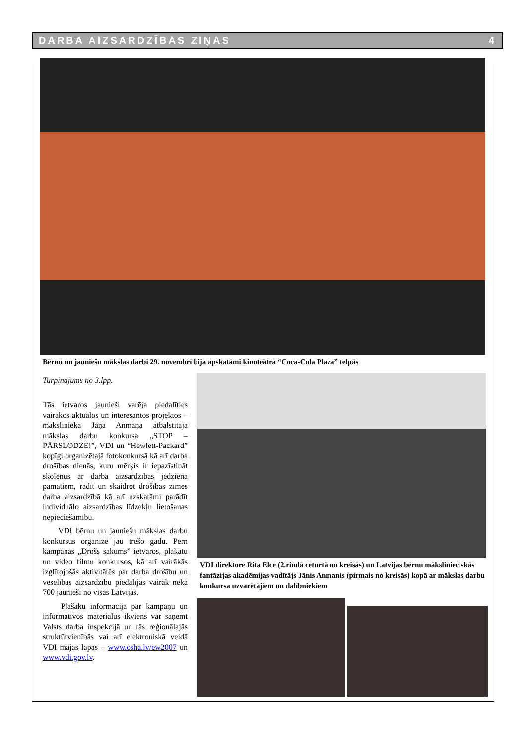DARBA AIZSARDZĪBAS ZIŅAS 4
Bērnu un jauniešu mākslas darbi 29. novembrī bija apskatāmi kinoteātra “Coca-Cola Plaza” telpās
Turpinājums no 3.lpp.
Tās ietvaros jaunieši varēja piedalīties vairākos aktuālos un interesantos projektos – mākslinieka Jāņa Anmaņa atbalstītajā mākslas darbu konkursa „STOP – PĀRSLODZE!”, VDI un “Hewlett-Packard” kopīgi organizētajā fotokonkursā kā arī darba drošības dienās, kuru mērķis ir iepazīstināt skolēnus ar darba aizsardzības jēdziena pamatiem, rādīt un skaidrot drošības zīmes darba aizsardzībā kā arī uzskatāmi parādīt individuālo aizsardzības līdzekļu lietošanas nepieciešamību.
VDI bērnu un jauniešu mākslas darbu konkursus organizē jau trešo gadu. Pērn kampaņas „Drošs sākums” ietvaros, plakātu un video filmu konkursos, kā arī vairākās izglītojošās aktivitātēs par darba drošību un veselības aizsardzību piedalījās vairāk nekā 700 jaunieši no visas Latvijas.
Plašāku informācija par kampaņu un informatīvos materiālus ikviens var saņemt Valsts darba inspekcijā un tās reģionālajās struktūrvienībās vai arī elektroniskā veidā VDI mājas lapās – www.osha.lv/ew2007 un www.vdi.gov.lv.
VDI direktore Rita Elce (2.rindā ceturtā no kreisās) un Latvijas bērnu mākslinieciskās fantāzijas akadēmijas vadītājs Jānis Anmanis (pirmais no kreisās) kopā ar mākslas darbu konkursa uzvarētājiem un dalībniekiem